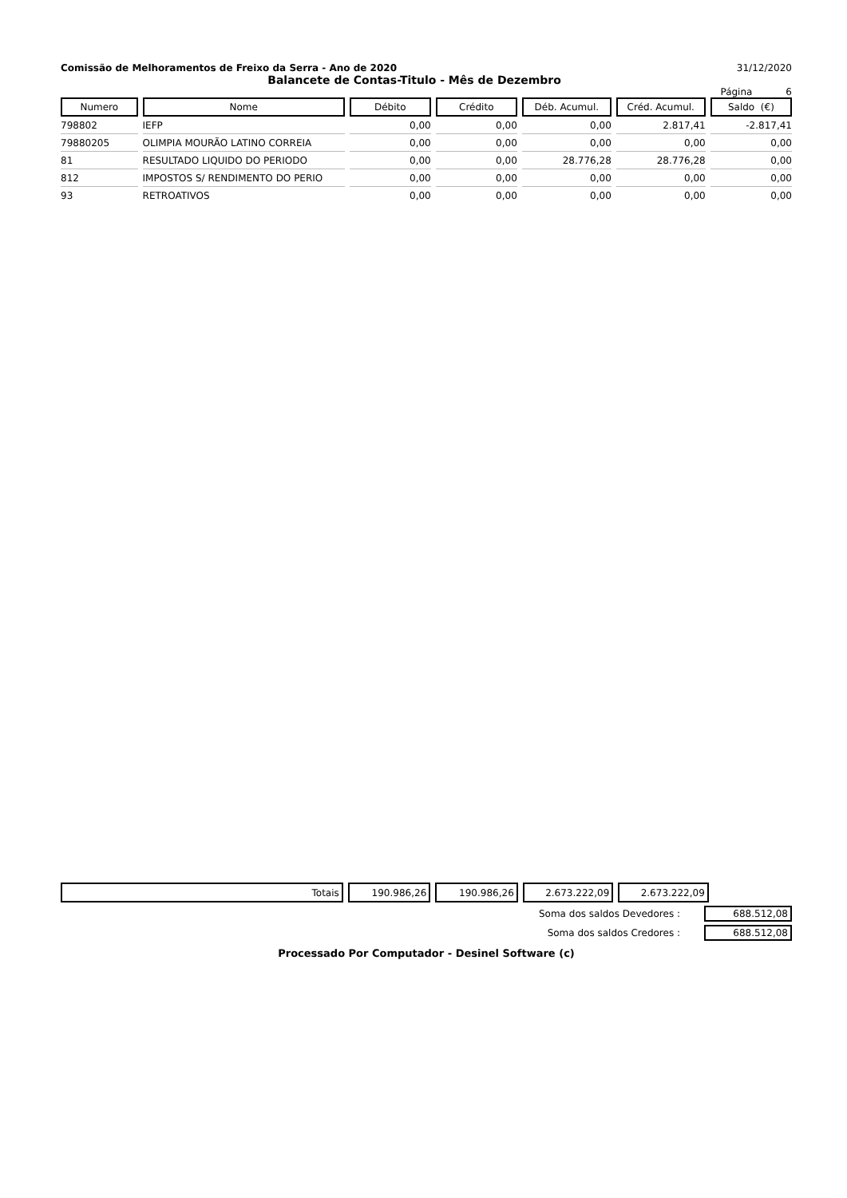Comissão de Melhoramentos de Freixo da Serra - Ano de 2020 31/12/2020
Balancete de Contas-Titulo - Mês de Dezembro
Página 6
| Numero | Nome | Débito | Crédito | Déb. Acumul. | Créd. Acumul. | Saldo (€) |
| --- | --- | --- | --- | --- | --- | --- |
| 798802 | IEFP | 0,00 | 0,00 | 0,00 | 2.817,41 | -2.817,41 |
| 79880205 | OLIMPIA MOURÃO LATINO CORREIA | 0,00 | 0,00 | 0,00 | 0,00 | 0,00 |
| 81 | RESULTADO LIQUIDO DO PERIODO | 0,00 | 0,00 | 28.776,28 | 28.776,28 | 0,00 |
| 812 | IMPOSTOS S/ RENDIMENTO DO PERIO | 0,00 | 0,00 | 0,00 | 0,00 | 0,00 |
| 93 | RETROATIVOS | 0,00 | 0,00 | 0,00 | 0,00 | 0,00 |
| Totais | 190.986,26 | 190.986,26 | 2.673.222,09 | 2.673.222,09 | |
Soma dos saldos Devedores : 688.512,08
Soma dos saldos Credores : 688.512,08
Processado Por Computador - Desinel Software (c)